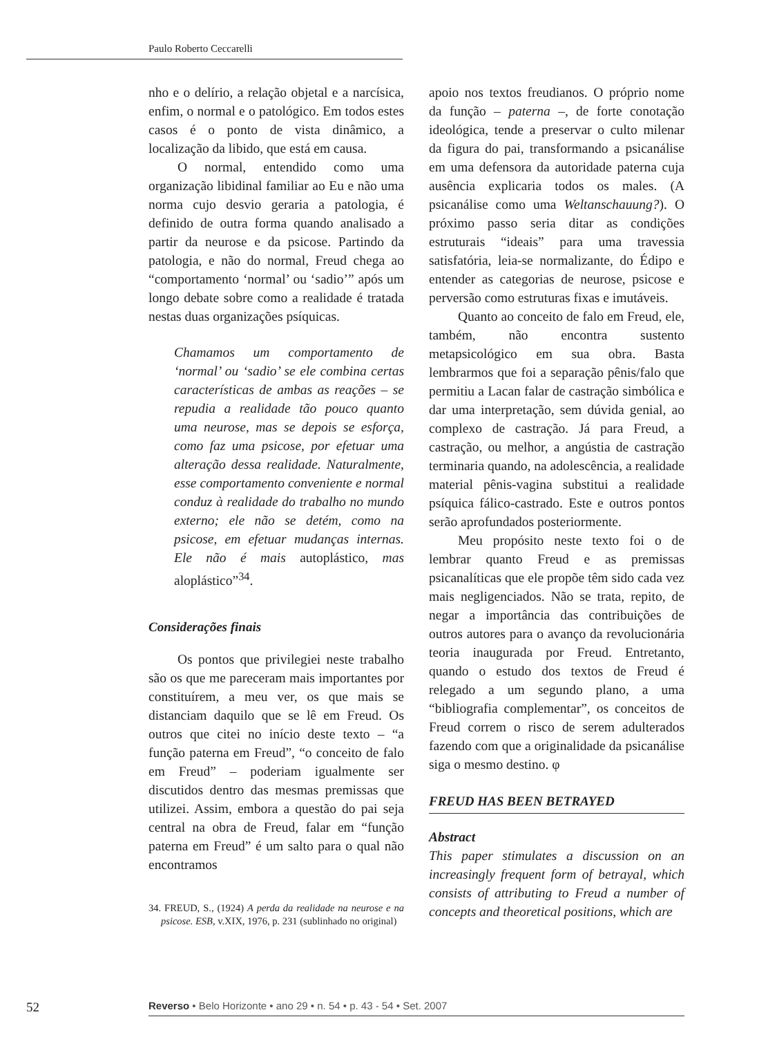Paulo Roberto Ceccarelli
nho e o delírio, a relação objetal e a narcísica, enfim, o normal e o patológico. Em todos estes casos é o ponto de vista dinâmico, a localização da libido, que está em causa.
O normal, entendido como uma organização libidinal familiar ao Eu e não uma norma cujo desvio geraria a patologia, é definido de outra forma quando analisado a partir da neurose e da psicose. Partindo da patologia, e não do normal, Freud chega ao “comportamento ‘normal’ ou ‘sadio’” após um longo debate sobre como a realidade é tratada nestas duas organizações psíquicas.
Chamamos um comportamento de ‘normal’ ou ‘sadio’ se ele combina certas características de ambas as reações – se repudia a realidade tão pouco quanto uma neurose, mas se depois se esforça, como faz uma psicose, por efetuar uma alteração dessa realidade. Naturalmente, esse comportamento conveniente e normal conduz à realidade do trabalho no mundo externo; ele não se detém, como na psicose, em efetuar mudanças internas. Ele não é mais autoplástico, mas aloplástico”<sup>34</sup>.
Considerações finais
Os pontos que privilegiei neste trabalho são os que me pareceram mais importantes por constituírem, a meu ver, os que mais se distanciam daquilo que se lê em Freud. Os outros que citei no início deste texto – “a função paterna em Freud”, “o conceito de falo em Freud” – poderiam igualmente ser discutidos dentro das mesmas premissas que utilizei. Assim, embora a questão do pai seja central na obra de Freud, falar em “função paterna em Freud” é um salto para o qual não encontramos
34. FREUD, S., (1924) A perda da realidade na neurose e na psicose. ESB, v.XIX, 1976, p. 231 (sublinhado no original)
apoio nos textos freudianos. O próprio nome da função – paterna –, de forte conotação ideológica, tende a preservar o culto milenar da figura do pai, transformando a psicanálise em uma defensora da autoridade paterna cuja ausência explicaria todos os males. (A psicanálise como uma Weltanschauung?). O próximo passo seria ditar as condições estruturais “ideais” para uma travessia satisfatória, leia-se normalizante, do Édipo e entender as categorias de neurose, psicose e perversão como estruturas fixas e imutáveis.
Quanto ao conceito de falo em Freud, ele, também, não encontra sustento metapsicológico em sua obra. Basta lembrarmos que foi a separação pênis/falo que permitiu a Lacan falar de castração simbólica e dar uma interpretação, sem dúvida genial, ao complexo de castração. Já para Freud, a castração, ou melhor, a angústia de castração terminaria quando, na adolescência, a realidade material pênis-vagina substitui a realidade psíquica fálico-castrado. Este e outros pontos serão aprofundados posteriormente.
Meu propósito neste texto foi o de lembrar quanto Freud e as premissas psicanalíticas que ele propõe têm sido cada vez mais negligenciados. Não se trata, repito, de negar a importância das contribuições de outros autores para o avanço da revolucionária teoria inaugurada por Freud. Entretanto, quando o estudo dos textos de Freud é relegado a um segundo plano, a uma “bibliografia complementar”, os conceitos de Freud correm o risco de serem adulterados fazendo com que a originalidade da psicanálise siga o mesmo destino. φ
FREUD HAS BEEN BETRAYED
Abstract
This paper stimulates a discussion on an increasingly frequent form of betrayal, which consists of attributing to Freud a number of concepts and theoretical positions, which are
52
Reverso • Belo Horizonte • ano 29 • n. 54 • p. 43 - 54 • Set. 2007